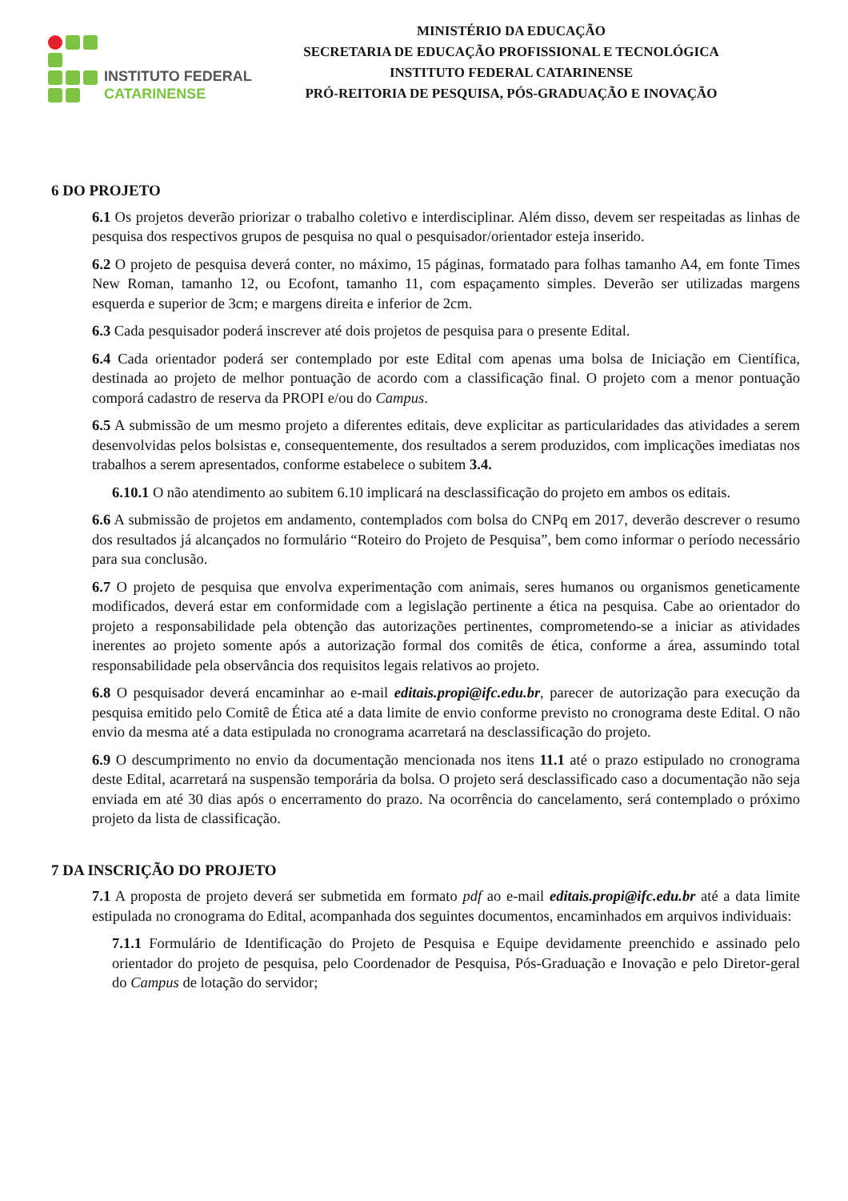INSTITUTO FEDERAL
CATARINENSE
MINISTÉRIO DA EDUCAÇÃO
SECRETARIA DE EDUCAÇÃO PROFISSIONAL E TECNOLÓGICA
INSTITUTO FEDERAL CATARINENSE
PRÓ-REITORIA DE PESQUISA, PÓS-GRADUAÇÃO E INOVAÇÃO
6 DO PROJETO
6.1 Os projetos deverão priorizar o trabalho coletivo e interdisciplinar. Além disso, devem ser respeitadas as linhas de pesquisa dos respectivos grupos de pesquisa no qual o pesquisador/orientador esteja inserido.
6.2 O projeto de pesquisa deverá conter, no máximo, 15 páginas, formatado para folhas tamanho A4, em fonte Times New Roman, tamanho 12, ou Ecofont, tamanho 11, com espaçamento simples. Deverão ser utilizadas margens esquerda e superior de 3cm; e margens direita e inferior de 2cm.
6.3 Cada pesquisador poderá inscrever até dois projetos de pesquisa para o presente Edital.
6.4 Cada orientador poderá ser contemplado por este Edital com apenas uma bolsa de Iniciação em Científica, destinada ao projeto de melhor pontuação de acordo com a classificação final. O projeto com a menor pontuação comporá cadastro de reserva da PROPI e/ou do Campus.
6.5 A submissão de um mesmo projeto a diferentes editais, deve explicitar as particularidades das atividades a serem desenvolvidas pelos bolsistas e, consequentemente, dos resultados a serem produzidos, com implicações imediatas nos trabalhos a serem apresentados, conforme estabelece o subitem 3.4.
6.10.1 O não atendimento ao subitem 6.10 implicará na desclassificação do projeto em ambos os editais.
6.6 A submissão de projetos em andamento, contemplados com bolsa do CNPq em 2017, deverão descrever o resumo dos resultados já alcançados no formulário “Roteiro do Projeto de Pesquisa”, bem como informar o período necessário para sua conclusão.
6.7 O projeto de pesquisa que envolva experimentação com animais, seres humanos ou organismos geneticamente modificados, deverá estar em conformidade com a legislação pertinente a ética na pesquisa. Cabe ao orientador do projeto a responsabilidade pela obtenção das autorizações pertinentes, comprometendo-se a iniciar as atividades inerentes ao projeto somente após a autorização formal dos comitês de ética, conforme a área, assumindo total responsabilidade pela observância dos requisitos legais relativos ao projeto.
6.8 O pesquisador deverá encaminhar ao e-mail editais.propi@ifc.edu.br, parecer de autorização para execução da pesquisa emitido pelo Comitê de Ética até a data limite de envio conforme previsto no cronograma deste Edital. O não envio da mesma até a data estipulada no cronograma acarretará na desclassificação do projeto.
6.9 O descumprimento no envio da documentação mencionada nos itens 11.1 até o prazo estipulado no cronograma deste Edital, acarretará na suspensão temporária da bolsa. O projeto será desclassificado caso a documentação não seja enviada em até 30 dias após o encerramento do prazo. Na ocorrência do cancelamento, será contemplado o próximo projeto da lista de classificação.
7 DA INSCRIÇÃO DO PROJETO
7.1 A proposta de projeto deverá ser submetida em formato pdf ao e-mail editais.propi@ifc.edu.br até a data limite estipulada no cronograma do Edital, acompanhada dos seguintes documentos, encaminhados em arquivos individuais:
7.1.1 Formulário de Identificação do Projeto de Pesquisa e Equipe devidamente preenchido e assinado pelo orientador do projeto de pesquisa, pelo Coordenador de Pesquisa, Pós-Graduação e Inovação e pelo Diretor-geral do Campus de lotação do servidor;